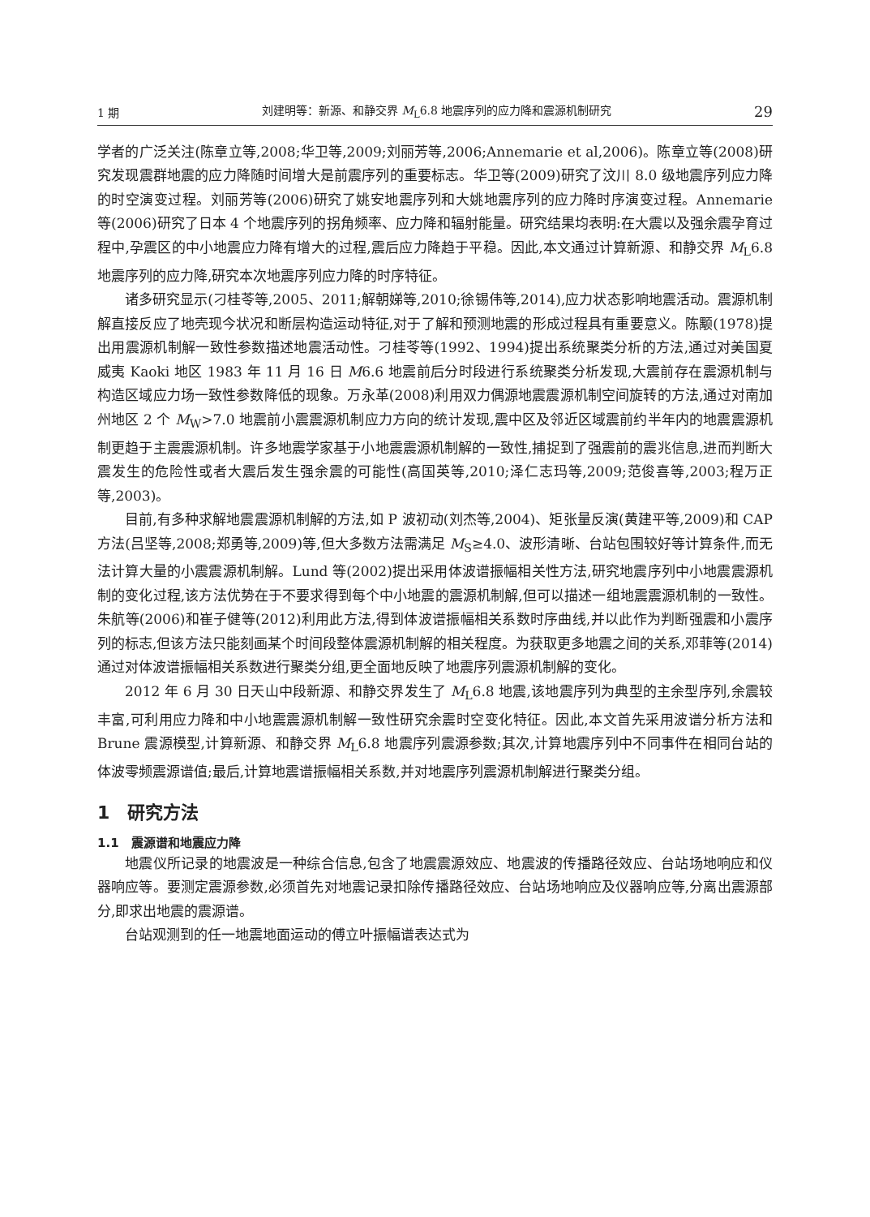1 期 刘建明等：新源、和静交界 M<sub>L</sub>6.8 地震序列的应力降和震源机制研究 29
学者的广泛关注(陈章立等,2008;华卫等,2009;刘丽芳等,2006;Annemarie et al,2006)。陈章立等(2008)研究发现震群地震的应力降随时间增大是前震序列的重要标志。华卫等(2009)研究了汶川 8.0 级地震序列应力降的时空演变过程。刘丽芳等(2006)研究了姚安地震序列和大姚地震序列的应力降时序演变过程。Annemarie 等(2006)研究了日本 4 个地震序列的拐角频率、应力降和辐射能量。研究结果均表明:在大震以及强余震孕育过程中,孕震区的中小地震应力降有增大的过程,震后应力降趋于平稳。因此,本文通过计算新源、和静交界 M<sub>L</sub>6.8 地震序列的应力降,研究本次地震序列应力降的时序特征。
诸多研究显示(刁桂苓等,2005、2011;解朝娣等,2010;徐锡伟等,2014),应力状态影响地震活动。震源机制解直接反应了地壳现今状况和断层构造运动特征,对于了解和预测地震的形成过程具有重要意义。陈颙(1978)提出用震源机制解一致性参数描述地震活动性。刁桂苓等(1992、1994)提出系统聚类分析的方法,通过对美国夏威夷 Kaoki 地区 1983 年 11 月 16 日 M6.6 地震前后分时段进行系统聚类分析发现,大震前存在震源机制与构造区域应力场一致性参数降低的现象。万永革(2008)利用双力偶源地震震源机制空间旋转的方法,通过对南加州地区 2 个 M<sub>W</sub>>7.0 地震前小震震源机制应力方向的统计发现,震中区及邻近区域震前约半年内的地震震源机制更趋于主震震源机制。许多地震学家基于小地震震源机制解的一致性,捕捉到了强震前的震兆信息,进而判断大震发生的危险性或者大震后发生强余震的可能性(高国英等,2010;泽仁志玛等,2009;范俊喜等,2003;程万正等,2003)。
目前,有多种求解地震震源机制解的方法,如 P 波初动(刘杰等,2004)、矩张量反演(黄建平等,2009)和 CAP 方法(吕坚等,2008;郑勇等,2009)等,但大多数方法需满足 M<sub>S</sub>≥4.0、波形清晰、台站包围较好等计算条件,而无法计算大量的小震震源机制解。Lund 等(2002)提出采用体波谱振幅相关性方法,研究地震序列中小地震震源机制的变化过程,该方法优势在于不要求得到每个中小地震的震源机制解,但可以描述一组地震震源机制的一致性。朱航等(2006)和崔子健等(2012)利用此方法,得到体波谱振幅相关系数时序曲线,并以此作为判断强震和小震序列的标志,但该方法只能刻画某个时间段整体震源机制解的相关程度。为获取更多地震之间的关系,邓菲等(2014)通过对体波谱振幅相关系数进行聚类分组,更全面地反映了地震序列震源机制解的变化。
2012 年 6 月 30 日天山中段新源、和静交界发生了 M<sub>L</sub>6.8 地震,该地震序列为典型的主余型序列,余震较丰富,可利用应力降和中小地震震源机制解一致性研究余震时空变化特征。因此,本文首先采用波谱分析方法和 Brune 震源模型,计算新源、和静交界 M<sub>L</sub>6.8 地震序列震源参数;其次,计算地震序列中不同事件在相同台站的体波零频震源谱值;最后,计算地震谱振幅相关系数,并对地震序列震源机制解进行聚类分组。
1　研究方法
1.1　震源谱和地震应力降
地震仪所记录的地震波是一种综合信息,包含了地震震源效应、地震波的传播路径效应、台站场地响应和仪器响应等。要测定震源参数,必须首先对地震记录扣除传播路径效应、台站场地响应及仪器响应等,分离出震源部分,即求出地震的震源谱。
台站观测到的任一地震地面运动的傅立叶振幅谱表达式为